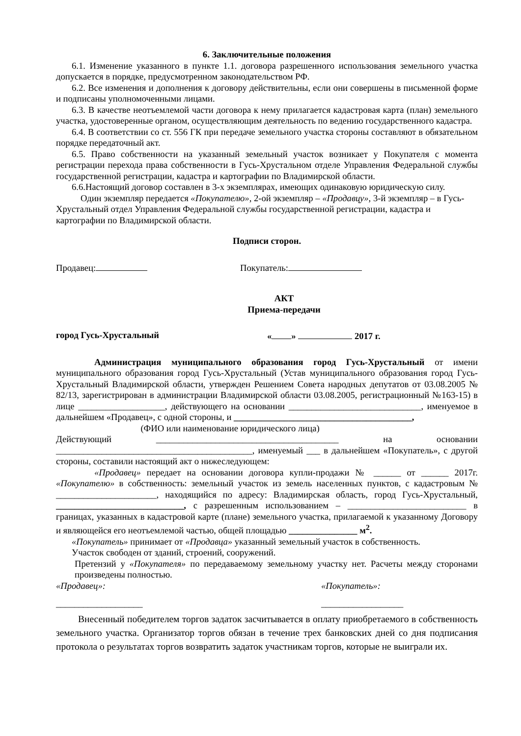6. Заключительные положения
6.1. Изменение указанного в пункте 1.1. договора разрешенного использования земельного участка допускается в порядке, предусмотренном законодательством РФ.
6.2. Все изменения и дополнения к договору действительны, если они совершены в письменной форме и подписаны уполномоченными лицами.
6.3. В качестве неотъемлемой части договора к нему прилагается кадастровая карта (план) земельного участка, удостоверенные органом, осуществляющим деятельность по ведению государственного кадастра.
6.4. В соответствии со ст. 556 ГК при передаче земельного участка стороны составляют в обязательном порядке передаточный акт.
6.5. Право собственности на указанный земельный участок возникает у Покупателя с момента регистрации перехода права собственности в Гусь-Хрустальном отделе Управления Федеральной службы государственной регистрации, кадастра и картографии по Владимирской области.
6.6.Настоящий договор составлен в 3-х экземплярах, имеющих одинаковую юридическую силу.
Один экземпляр передается «Покупателю», 2-ой экземпляр – «Продавцу», 3-й экземпляр – в Гусь-Хрустальный отдел Управления Федеральной службы государственной регистрации, кадастра и картографии по Владимирской области.
Подписи сторон.
Продавец: Покупатель:
АКТ
Приема-передачи
город Гусь-Хрустальный « » 2017 г.
Администрация муниципального образования город Гусь-Хрустальный от имени муниципального образования город Гусь-Хрустальный (Устав муниципального образования город Гусь-Хрустальный Владимирской области, утвержден Решением Совета народных депутатов от 03.08.2005 № 82/13, зарегистрирован в администрации Владимирской области 03.08.2005, регистрационный №163-15) в лице ___________________, действующего на основании _____________________________, именуемое в дальнейшем «Продавец», с одной стороны, и _______________________________________,
(ФИО или наименование юридического лица)
Действующий ________________________________________ на основании ___________________________________________, именуемый ___ в дальнейшем «Покупатель», с другой стороны, составили настоящий акт о нижеследующем:
«Продавец» передает на основании договора купли-продажи № ______ от ______ 2017г. «Покупателю» в собственность: земельный участок из земель населенных пунктов, с кадастровым № ______________________, находящийся по адресу: Владимирская область, город Гусь-Хрустальный, ____________________________, с разрешенным использованием – __________________________ в границах, указанных в кадастровой карте (плане) земельного участка, прилагаемой к указанному Договору и являющейся его неотъемлемой частью, общей площадью _______________ м<sup>2</sup>.
«Покупатель» принимает от «Продавца» указанный земельный участок в собственность.
Участок свободен от зданий, строений, сооружений.
Претензий у «Покупателя» по передаваемому земельному участку нет. Расчеты между сторонами произведены полностью.
«Продавец»: «Покупатель»:
___________________ __________________
Внесенный победителем торгов задаток засчитывается в оплату приобретаемого в собственность земельного участка. Организатор торгов обязан в течение трех банковских дней со дня подписания протокола о результатах торгов возвратить задаток участникам торгов, которые не выиграли их.